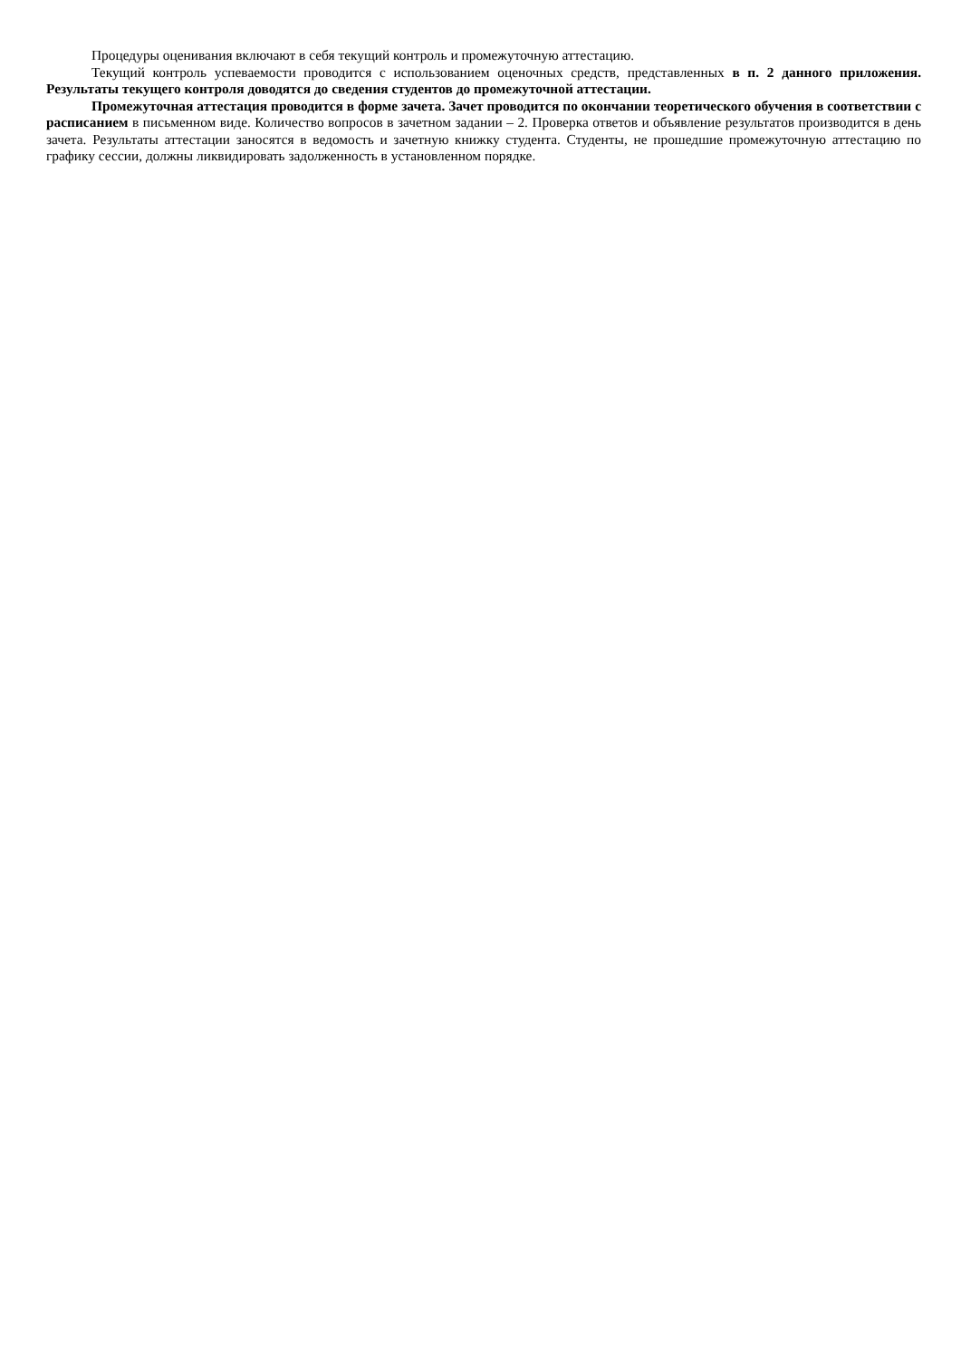Процедуры оценивания включают в себя текущий контроль и промежуточную аттестацию.
Текущий контроль успеваемости проводится с использованием оценочных средств, представленных в п. 2 данного приложения. Результаты текущего контроля доводятся до сведения студентов до промежуточной аттестации.
Промежуточная аттестация проводится в форме зачета. Зачет проводится по окончании теоретического обучения в соответствии с расписанием в письменном виде. Количество вопросов в зачетном задании – 2. Проверка ответов и объявление результатов производится в день зачета. Результаты аттестации заносятся в ведомость и зачетную книжку студента. Студенты, не прошедшие промежуточную аттестацию по графику сессии, должны ликвидировать задолженность в установленном порядке.